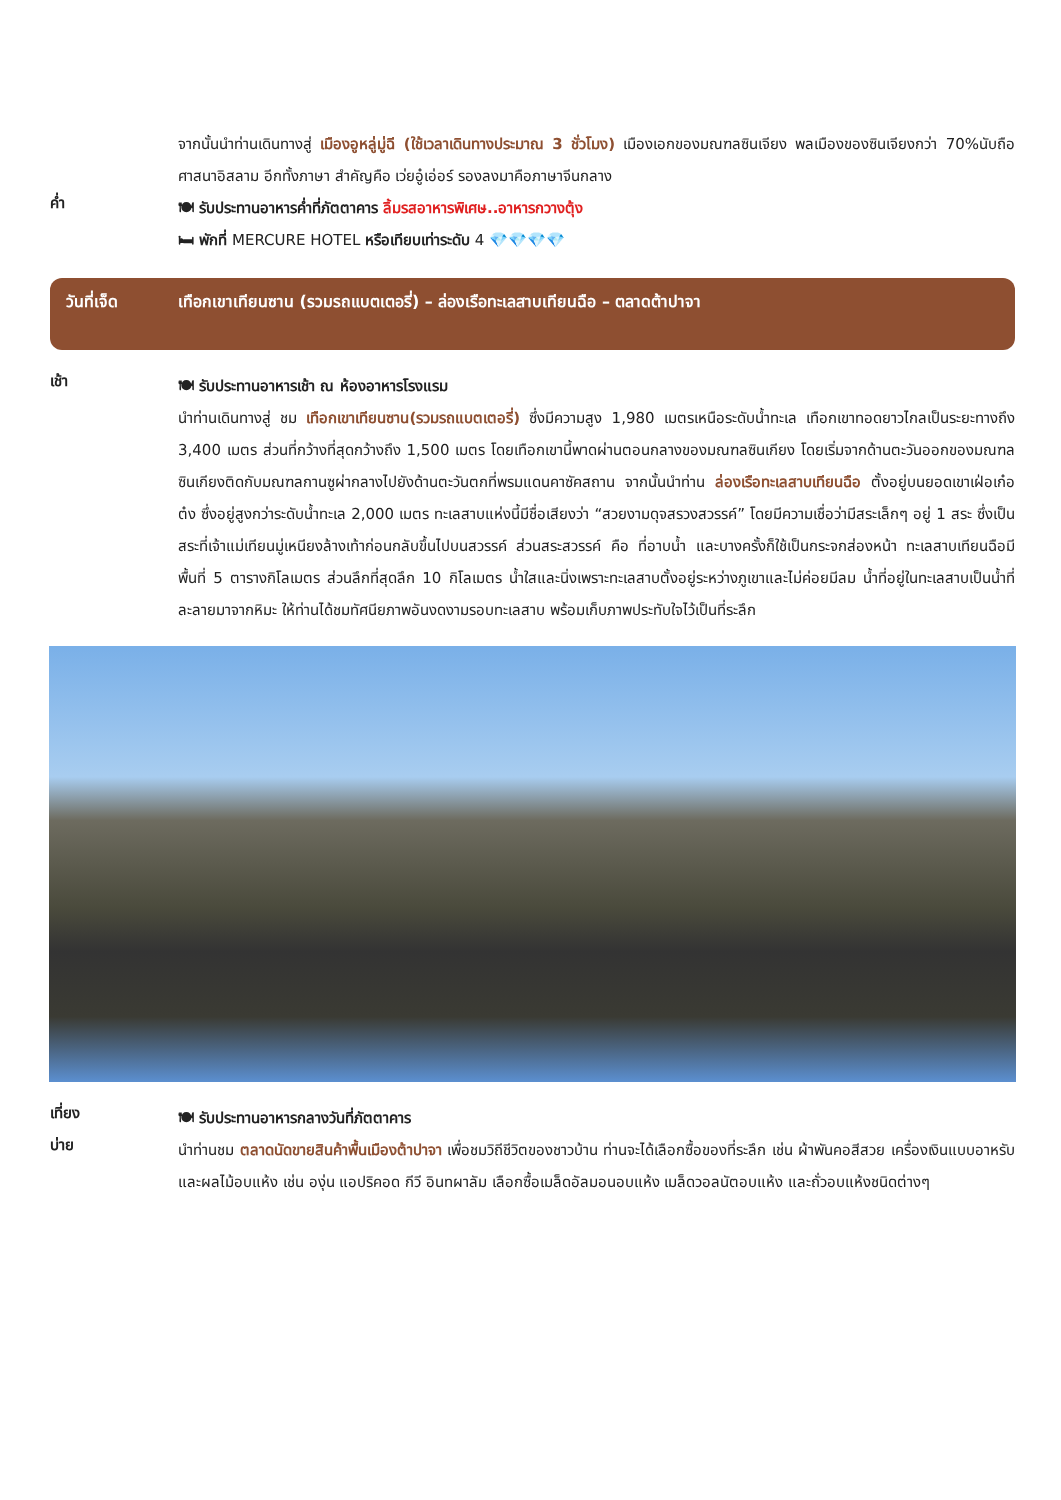จากนั้นนำท่านเดินทางสู่ เมืองอูหลู่มู่ฉี (ใช้เวลาเดินทางประมาณ 3 ชั่วโมง) เมืองเอกของมณฑลซินเจียง พลเมืองของซินเจียงกว่า 70%นับถือศาสนาอิสลาม อีกทั้งภาษา สำคัญคือ เว่ยอู๋เอ่อร์ รองลงมาคือภาษาจีนกลาง
ค่ำ
🍽 รับประทานอาหารค่ำที่ภัตตาคาร ลิ้มรสอาหารพิเศษ..อาหารกวางตุ้ง
🛏 พักที่ MERCURE HOTEL หรือเทียบเท่าระดับ 4 💎💎💎💎
วันที่เจ็ด เทือกเขาเทียนซาน (รวมรถแบตเตอรี่) – ล่องเรือทะเลสาบเทียนฉือ – ตลาดต้าปาจา
เช้า
🍽 รับประทานอาหารเช้า ณ ห้องอาหารโรงแรม
นำท่านเดินทางสู่ ชม เทือกเขาเทียนซาน(รวมรถแบตเตอรี่) ซึ่งมีความสูง 1,980 เมตรเหนือระดับน้ำทะเล เทือกเขาทอดยาวไกลเป็นระยะทางถึง 3,400 เมตร ส่วนที่กว้างที่สุดกว้างถึง 1,500 เมตร โดยเทือกเขานี้พาดผ่านตอนกลางของมณฑลซินเกียง โดยเริ่มจากด้านตะวันออกของมณฑลซินเกียงติดกับมณฑลกานซูผ่ากลางไปยังด้านตะวันตกที่พรมแดนคาซัคสถาน จากนั้นนำท่าน ล่องเรือทะเลสาบเทียนฉือ ตั้งอยู่บนยอดเขาเฝ่อเก๋อต๋ง ซึ่งอยู่สูงกว่าระดับน้ำทะเล 2,000 เมตร ทะเลสาบแห่งนี้มีชื่อเสียงว่า “สวยงามดุจสรวงสวรรค์” โดยมีความเชื่อว่ามีสระเล็กๆ อยู่ 1 สระ ซึ่งเป็นสระที่เจ้าแม่เทียนมู่เหนียงล้างเท้าก่อนกลับขึ้นไปบนสวรรค์ ส่วนสระสวรรค์ คือ ที่อาบน้ำ และบางครั้งก็ใช้เป็นกระจกส่องหน้า ทะเลสาบเทียนฉือมีพื้นที่ 5 ตารางกิโลเมตร ส่วนลึกที่สุดลึก 10 กิโลเมตร น้ำใสและนิ่งเพราะทะเลสาบตั้งอยู่ระหว่างภูเขาและไม่ค่อยมีลม น้ำที่อยู่ในทะเลสาบเป็นน้ำที่ละลายมาจากหิมะ ให้ท่านได้ชมทัศนียภาพอันงดงามรอบทะเลสาบ พร้อมเก็บภาพประทับใจไว้เป็นที่ระลึก
เที่ยง
🍽 รับประทานอาหารกลางวันที่ภัตตาคาร
บ่าย
นำท่านชม ตลาดนัดขายสินค้าพื้นเมืองต้าปาจา เพื่อชมวิถีชีวิตของชาวบ้าน ท่านจะได้เลือกซื้อของที่ระลึก เช่น ผ้าพันคอสีสวย เครื่องเงินแบบอาหรับ และผลไม้อบแห้ง เช่น องุ่น แอปริคอด กีวี อินทผาลัม เลือกซื้อเมล็ดอัลมอนอบแห้ง เมล็ดวอลนัตอบแห้ง และถั่วอบแห้งชนิดต่างๆ